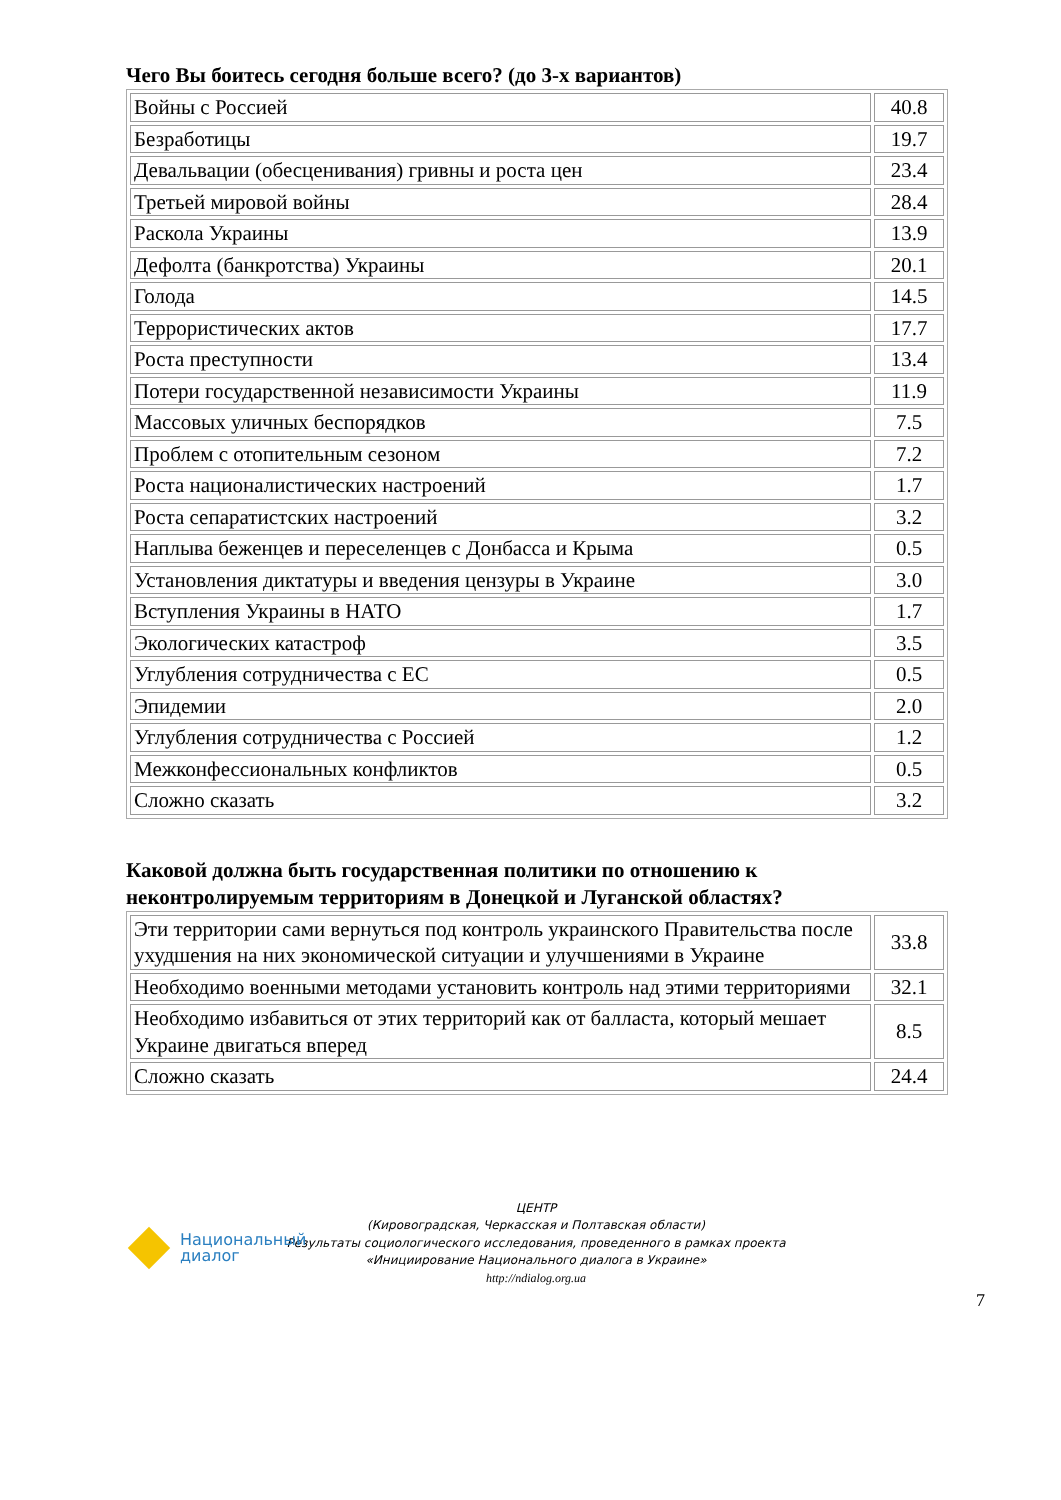Чего Вы боитесь сегодня больше всего? (до 3-х вариантов)
| Войны с Россией | 40.8 |
| Безработицы | 19.7 |
| Девальвации (обесценивания) гривны и роста цен | 23.4 |
| Третьей мировой войны | 28.4 |
| Раскола Украины | 13.9 |
| Дефолта (банкротства) Украины | 20.1 |
| Голода | 14.5 |
| Террористических актов | 17.7 |
| Роста преступности | 13.4 |
| Потери государственной независимости Украины | 11.9 |
| Массовых уличных беспорядков | 7.5 |
| Проблем с отопительным сезоном | 7.2 |
| Роста националистических настроений | 1.7 |
| Роста сепаратистских настроений | 3.2 |
| Наплыва беженцев и переселенцев с Донбасса и Крыма | 0.5 |
| Установления диктатуры и введения цензуры в Украине | 3.0 |
| Вступления Украины в НАТО | 1.7 |
| Экологических катастроф | 3.5 |
| Углубления сотрудничества с ЕС | 0.5 |
| Эпидемии | 2.0 |
| Углубления сотрудничества с Россией | 1.2 |
| Межконфессиональных конфликтов | 0.5 |
| Сложно сказать | 3.2 |
Каковой должна быть государственная политики по отношению к неконтролируемым территориям в Донецкой и Луганской областях?
| Эти территории сами вернуться под контроль украинского Правительства после ухудшения на них экономической ситуации и улучшениями в Украине | 33.8 |
| Необходимо военными методами установить контроль над этими территориями | 32.1 |
| Необходимо избавиться от этих территорий как от балласта, который мешает Украине двигаться вперед | 8.5 |
| Сложно сказать | 24.4 |
Национальный
диалог
ЦЕНТР
(Кировоградская, Черкасская и Полтавская области)
Результаты социологического исследования, проведенного в рамках проекта
«Инициирование Национального диалога в Украине»
http://ndialog.org.ua
7